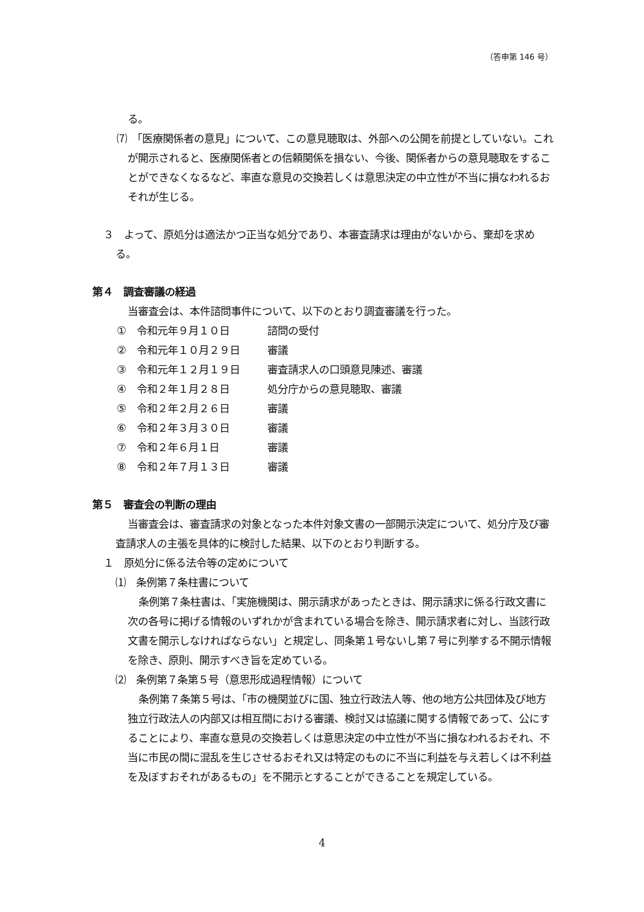（答申第 146 号）
る。
⑺　「医療関係者の意見」について、この意見聴取は、外部への公開を前提としていない。これが開示されると、医療関係者との信頼関係を損ない、今後、関係者からの意見聴取をすることができなくなるなど、率直な意見の交換若しくは意思決定の中立性が不当に損なわれるおそれが生じる。
３　よって、原処分は適法かつ正当な処分であり、本審査請求は理由がないから、棄却を求める。
第４　調査審議の経過
当審査会は、本件諮問事件について、以下のとおり調査審議を行った。
①　令和元年９月１０日 諮問の受付
②　令和元年１０月２９日 審議
③　令和元年１２月１９日 審査請求人の口頭意見陳述、審議
④　令和２年１月２８日 処分庁からの意見聴取、審議
⑤　令和２年２月２６日 審議
⑥　令和２年３月３０日 審議
⑦　令和２年６月１日 審議
⑧　令和２年７月１３日 審議
第５　審査会の判断の理由
当審査会は、審査請求の対象となった本件対象文書の一部開示決定について、処分庁及び審査請求人の主張を具体的に検討した結果、以下のとおり判断する。
１　原処分に係る法令等の定めについて
⑴　条例第７条柱書について
条例第７条柱書は、「実施機関は、開示請求があったときは、開示請求に係る行政文書に次の各号に掲げる情報のいずれかが含まれている場合を除き、開示請求者に対し、当該行政文書を開示しなければならない」と規定し、同条第１号ないし第７号に列挙する不開示情報を除き、原則、開示すべき旨を定めている。
⑵　条例第７条第５号（意思形成過程情報）について
条例第７条第５号は、「市の機関並びに国、独立行政法人等、他の地方公共団体及び地方独立行政法人の内部又は相互間における審議、検討又は協議に関する情報であって、公にすることにより、率直な意見の交換若しくは意思決定の中立性が不当に損なわれるおそれ、不当に市民の間に混乱を生じさせるおそれ又は特定のものに不当に利益を与え若しくは不利益を及ぼすおそれがあるもの」を不開示とすることができることを規定している。
4